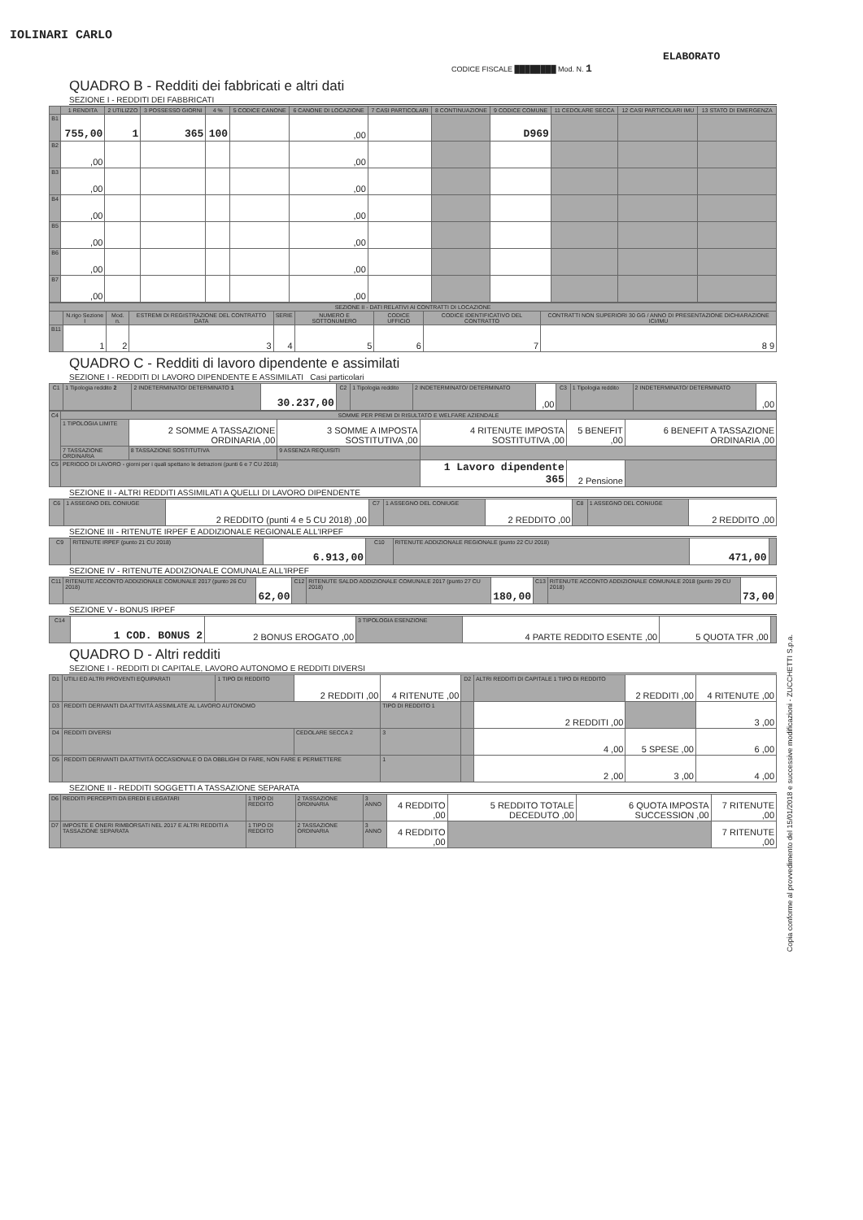IOLINARI CARLO
ELABORATO
CODICE FISCALE ████████ Mod. N. 1
QUADRO B - Redditi dei fabbricati e altri dati
SEZIONE I - REDDITI DEI FABBRICATI
| | 1 RENDITA | 2 UTILIZZO | 3 POSSESSO GIORNI | 4 % | 5 CODICE CANONE | 6 CANONE DI LOCAZIONE | 7 CASI PARTICOLARI | 8 CONTINUAZIONE | 9 CODICE COMUNE | 11 CEDOLARE SECCA | 12 CASI PARTICOLARI IMU | 13 STATO DI EMERGENZA |
| --- | --- | --- | --- | --- | --- | --- | --- | --- | --- | --- | --- | --- |
| B1 | 755,00 | 1 | 365 | 100 | | ,00 | | | D969 | | | |
| B2 | ,00 | | | | | ,00 | | | | | | |
| B3 | ,00 | | | | | ,00 | | | | | | |
| B4 | ,00 | | | | | ,00 | | | | | | |
| B5 | ,00 | | | | | ,00 | | | | | | |
| B6 | ,00 | | | | | ,00 | | | | | | |
| B7 | ,00 | | | | | ,00 | | | | | | |
| SEZIONE II - DATI RELATIVI AI CONTRATTI DI LOCAZIONE | | | | | | | | |
| --- | --- | --- | --- | --- | --- | --- | --- | --- |
| | N.rigo Sezione I | Mod. n. | ESTREMI DI REGISTRAZIONE DEL CONTRATTO DATA | SERIE | NUMERO E SOTTONUMERO | CODICE UFFICIO | CODICE IDENTIFICATIVO DEL CONTRATTO | CONTRATTI NON SUPERIORI 30 GG / ANNO DI PRESENTAZIONE DICHIARAZIONE ICI/IMU |
| B11 | 1 | 2 | 3 | 4 | 5 | 6 | 7 | 8 9 |
QUADRO C - Redditi di lavoro dipendente e assimilati
SEZIONE I - REDDITI DI LAVORO DIPENDENTE E ASSIMILATI Casi particolari
| C1 | 1 Tipologia reddito 2 | 2 INDETERMINATO/ DETERMINATO 1 | 30.237,00 | C2 | 1 Tipologia reddito | 2 INDETERMINATO/ DETERMINATO | ,00 | C3 | 1 Tipologia reddito | 2 INDETERMINATO/ DETERMINATO | ,00 |
| C4 | SOMME PER PREMI DI RISULTATO E WELFARE AZIENDALE | | | | | |
| --- | --- | --- | --- | --- | --- | --- |
| | 1 TIPOLOGIA LIMITE | 2 SOMME A TASSAZIONE ORDINARIA ,00 | 3 SOMME A IMPOSTA SOSTITUTIVA ,00 | 4 RITENUTE IMPOSTA SOSTITUTIVA ,00 | 5 BENEFIT ,00 | 6 BENEFIT A TASSAZIONE ORDINARIA ,00 |
| | 7 TASSAZIONE ORDINARIA | 8 TASSAZIONE SOSTITUTIVA | 9 ASSENZA REQUISITI | | | |
| C5 | PERIODO DI LAVORO - giorni per i quali spettano le detrazioni (punti 6 e 7 CU 2018) | | | 1 Lavoro dipendente 365 | 2 Pensione | |
SEZIONE II - ALTRI REDDITI ASSIMILATI A QUELLI DI LAVORO DIPENDENTE
| C6 | 1 ASSEGNO DEL CONIUGE | 2 REDDITO (punti 4 e 5 CU 2018) ,00 | C7 | 1 ASSEGNO DEL CONIUGE | 2 REDDITO ,00 | C8 | 1 ASSEGNO DEL CONIUGE | 2 REDDITO ,00 |
SEZIONE III - RITENUTE IRPEF E ADDIZIONALE REGIONALE ALL'IRPEF
| C9 | RITENUTE IRPEF (punto 21 CU 2018) | 6.913,00 | C10 | RITENUTE ADDIZIONALE REGIONALE (punto 22 CU 2018) | 471,00 | |
SEZIONE IV - RITENUTE ADDIZIONALE COMUNALE ALL'IRPEF
| C11 | RITENUTE ACCONTO ADDIZIONALE COMUNALE 2017 (punto 26 CU 2018) | 62,00 | C12 | RITENUTE SALDO ADDIZIONALE COMUNALE 2017 (punto 27 CU 2018) | 180,00 | C13 | RITENUTE ACCONTO ADDIZIONALE COMUNALE 2018 (punto 29 CU 2018) | 73,00 |
SEZIONE V - BONUS IRPEF
| C14 | 1 COD. BONUS 2 | 2 BONUS EROGATO ,00 | 3 TIPOLOGIA ESENZIONE | 4 PARTE REDDITO ESENTE ,00 | 5 QUOTA TFR ,00 | |
QUADRO D - Altri redditi
SEZIONE I - REDDITI DI CAPITALE, LAVORO AUTONOMO E REDDITI DIVERSI
| D1 | UTILI ED ALTRI PROVENTI EQUIPARATI | 1 TIPO DI REDDITO | 2 REDDITI ,00 | 4 RITENUTE ,00 | D2 | ALTRI REDDITI DI CAPITALE 1 TIPO DI REDDITO | 2 REDDITI ,00 | 4 RITENUTE ,00 |
| D3 | REDDITI DERIVANTI DA ATTIVITÀ ASSIMILATE AL LAVORO AUTONOMO | | | TIPO DI REDDITO 1 | | 2 REDDITI ,00 | | 3 ,00 |
| D4 | REDDITI DIVERSI | | CEDOLARE SECCA 2 | 3 | | 4 ,00 | 5 SPESE ,00 | 6 ,00 |
| D5 | REDDITI DERIVANTI DA ATTIVITÀ OCCASIONALE O DA OBBLIGHI DI FARE, NON FARE E PERMETTERE | | | 1 | | 2 ,00 | 3 ,00 | 4 ,00 |
SEZIONE II - REDDITI SOGGETTI A TASSAZIONE SEPARATA
| D6 | REDDITI PERCEPITI DA EREDI E LEGATARI | 1 TIPO DI REDDITO | 2 TASSAZIONE ORDINARIA | 3 ANNO | 4 REDDITO ,00 | 5 REDDITO TOTALE DECEDUTO ,00 | 6 QUOTA IMPOSTA SUCCESSION ,00 | 7 RITENUTE ,00 |
| D7 | IMPOSTE E ONERI RIMBORSATI NEL 2017 E ALTRI REDDITI A TASSAZIONE SEPARATA | 1 TIPO DI REDDITO | 2 TASSAZIONE ORDINARIA | 3 ANNO | 4 REDDITO ,00 | | | 7 RITENUTE ,00 |
Copia conforme al provvedimento del 15/01/2018 e successive modificazioni - ZUCCHETTI S.p.a.